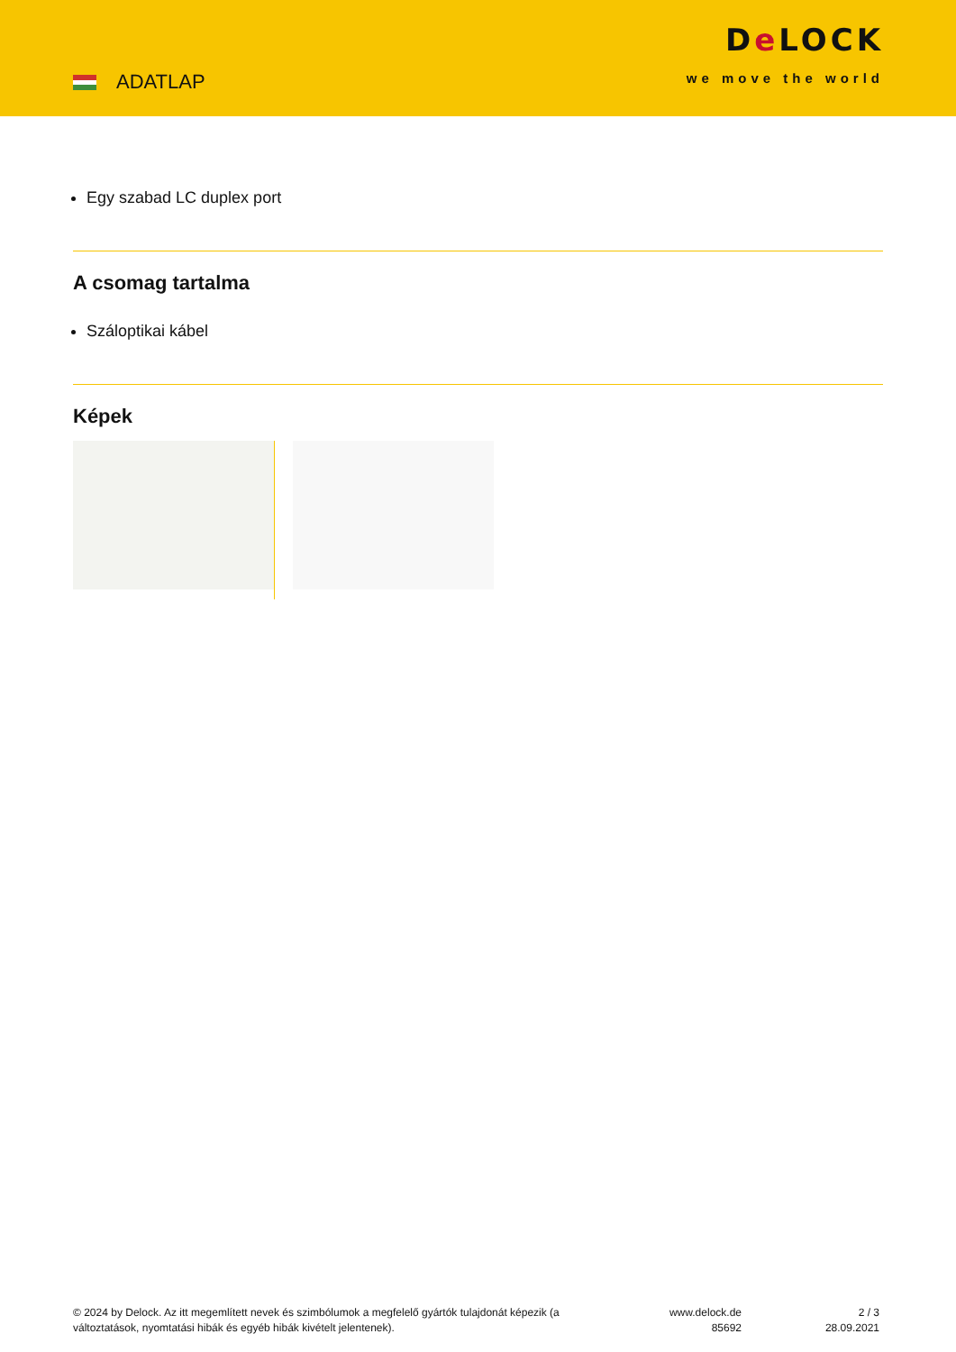ADATLAP
De LOCK
we move the world
Egy szabad LC duplex port
A csomag tartalma
Száloptikai kábel
Képek
© 2024 by Delock. Az itt megemlített nevek és szimbólumok a megfelelő gyártók tulajdonát képezik (a változtatások, nyomtatási hibák és egyéb hibák kivételt jelentenek).
www.delock.de
85692
2 / 3
28.09.2021